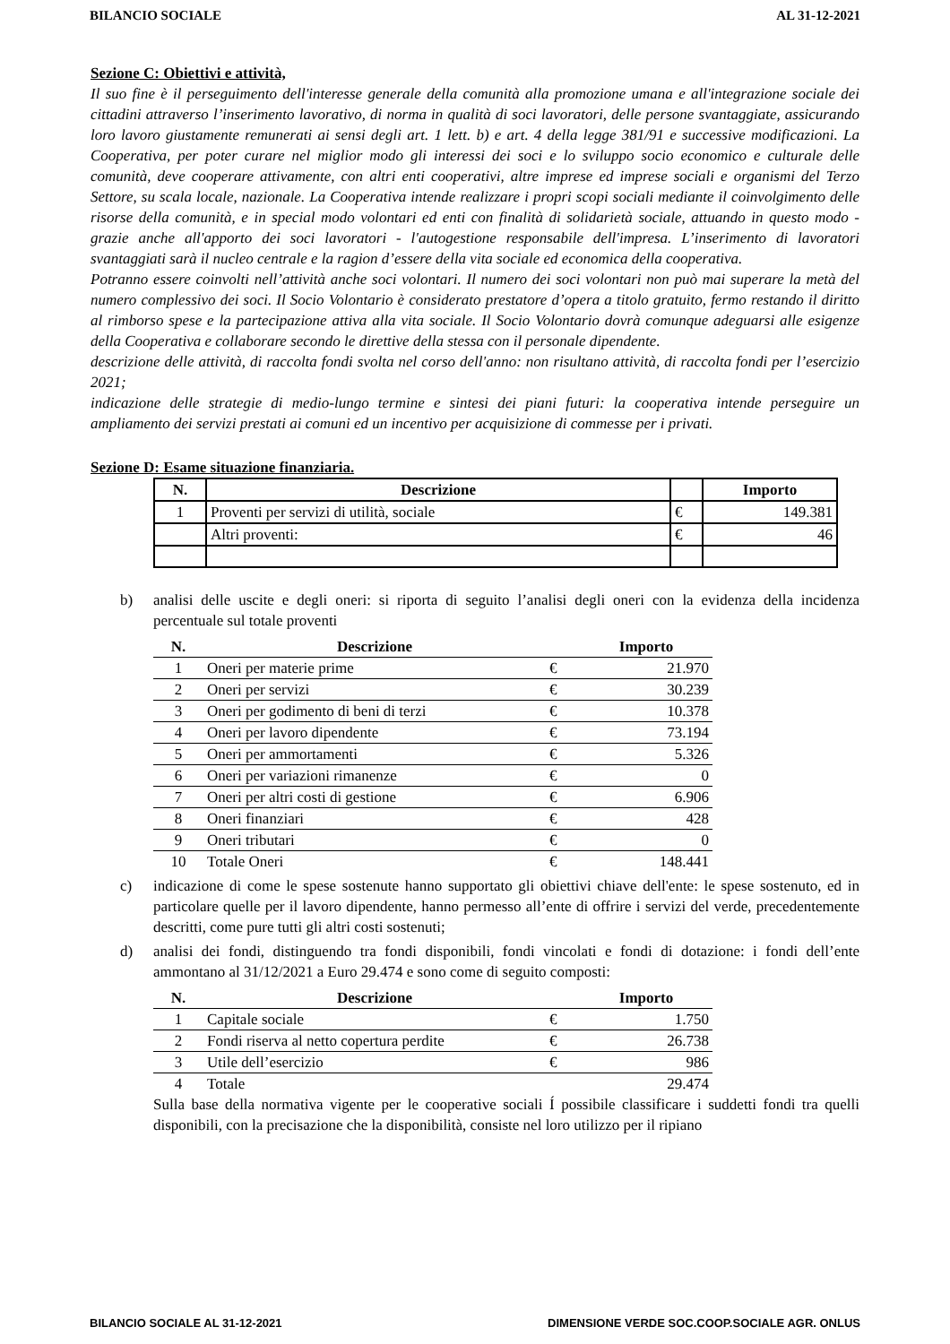BILANCIO SOCIALE AL 31-12-2021
Sezione C: Obiettivi e attività,
Il suo fine è il perseguimento dell'interesse generale della comunità alla promozione umana e all'integrazione sociale dei cittadini attraverso l’inserimento lavorativo, di norma in qualità di soci lavoratori, delle persone svantaggiate, assicurando loro lavoro giustamente remunerati ai sensi degli art. 1 lett. b) e art. 4 della legge 381/91 e successive modificazioni. La Cooperativa, per poter curare nel miglior modo gli interessi dei soci e lo sviluppo socio economico e culturale delle comunità, deve cooperare attivamente, con altri enti cooperativi, altre imprese ed imprese sociali e organismi del Terzo Settore, su scala locale, nazionale. La Cooperativa intende realizzare i propri scopi sociali mediante il coinvolgimento delle risorse della comunità, e in special modo volontari ed enti con finalità di solidarietà sociale, attuando in questo modo - grazie anche all'apporto dei soci lavoratori - l'autogestione responsabile dell'impresa. L’inserimento di lavoratori svantaggiati sarà il nucleo centrale e la ragion d’essere della vita sociale ed economica della cooperativa.
Potranno essere coinvolti nell’attività anche soci volontari. Il numero dei soci volontari non può mai superare la metà del numero complessivo dei soci. Il Socio Volontario è considerato prestatore d’opera a titolo gratuito, fermo restando il diritto al rimborso spese e la partecipazione attiva alla vita sociale. Il Socio Volontario dovrà comunque adeguarsi alle esigenze della Cooperativa e collaborare secondo le direttive della stessa con il personale dipendente.
descrizione delle attività, di raccolta fondi svolta nel corso dell'anno: non risultano attività, di raccolta fondi per l’esercizio 2021;
indicazione delle strategie di medio-lungo termine e sintesi dei piani futuri: la cooperativa intende perseguire un ampliamento dei servizi prestati ai comuni ed un incentivo per acquisizione di commesse per i privati.
Sezione D: Esame situazione finanziaria.
| N. | Descrizione | | Importo |
| --- | --- | --- | --- |
| 1 | Proventi per servizi di utilità, sociale | € | 149.381 |
| | Altri proventi: | € | 46 |
b) analisi delle uscite e degli oneri: si riporta di seguito l’analisi degli oneri con la evidenza della incidenza percentuale sul totale proventi
| N. | Descrizione | | Importo |
| --- | --- | --- | --- |
| 1 | Oneri per materie prime | € | 21.970 |
| 2 | Oneri per servizi | € | 30.239 |
| 3 | Oneri per godimento di beni di terzi | € | 10.378 |
| 4 | Oneri per lavoro dipendente | € | 73.194 |
| 5 | Oneri per ammortamenti | € | 5.326 |
| 6 | Oneri per variazioni rimanenze | € | 0 |
| 7 | Oneri per altri costi di gestione | € | 6.906 |
| 8 | Oneri finanziari | € | 428 |
| 9 | Oneri tributari | € | 0 |
| 10 | Totale Oneri | € | 148.441 |
c) indicazione di come le spese sostenute hanno supportato gli obiettivi chiave dell'ente: le spese sostenuto, ed in particolare quelle per il lavoro dipendente, hanno permesso all’ente di offrire i servizi del verde, precedentemente descritti, come pure tutti gli altri costi sostenuti;
d) analisi dei fondi, distinguendo tra fondi disponibili, fondi vincolati e fondi di dotazione: i fondi dell’ente ammontano al 31/12/2021 a Euro 29.474 e sono come di seguito composti:
| N. | Descrizione | | Importo |
| --- | --- | --- | --- |
| 1 | Capitale sociale | € | 1.750 |
| 2 | Fondi riserva al netto copertura perdite | € | 26.738 |
| 3 | Utile dell’esercizio | € | 986 |
| 4 | Totale | | 29.474 |
Sulla base della normativa vigente per le cooperative sociali Í possibile classificare i suddetti fondi tra quelli disponibili, con la precisazione che la disponibilità, consiste nel loro utilizzo per il ripiano
BILANCIO SOCIALE AL 31-12-2021 DIMENSIONE VERDE SOC.COOP.SOCIALE AGR. ONLUS